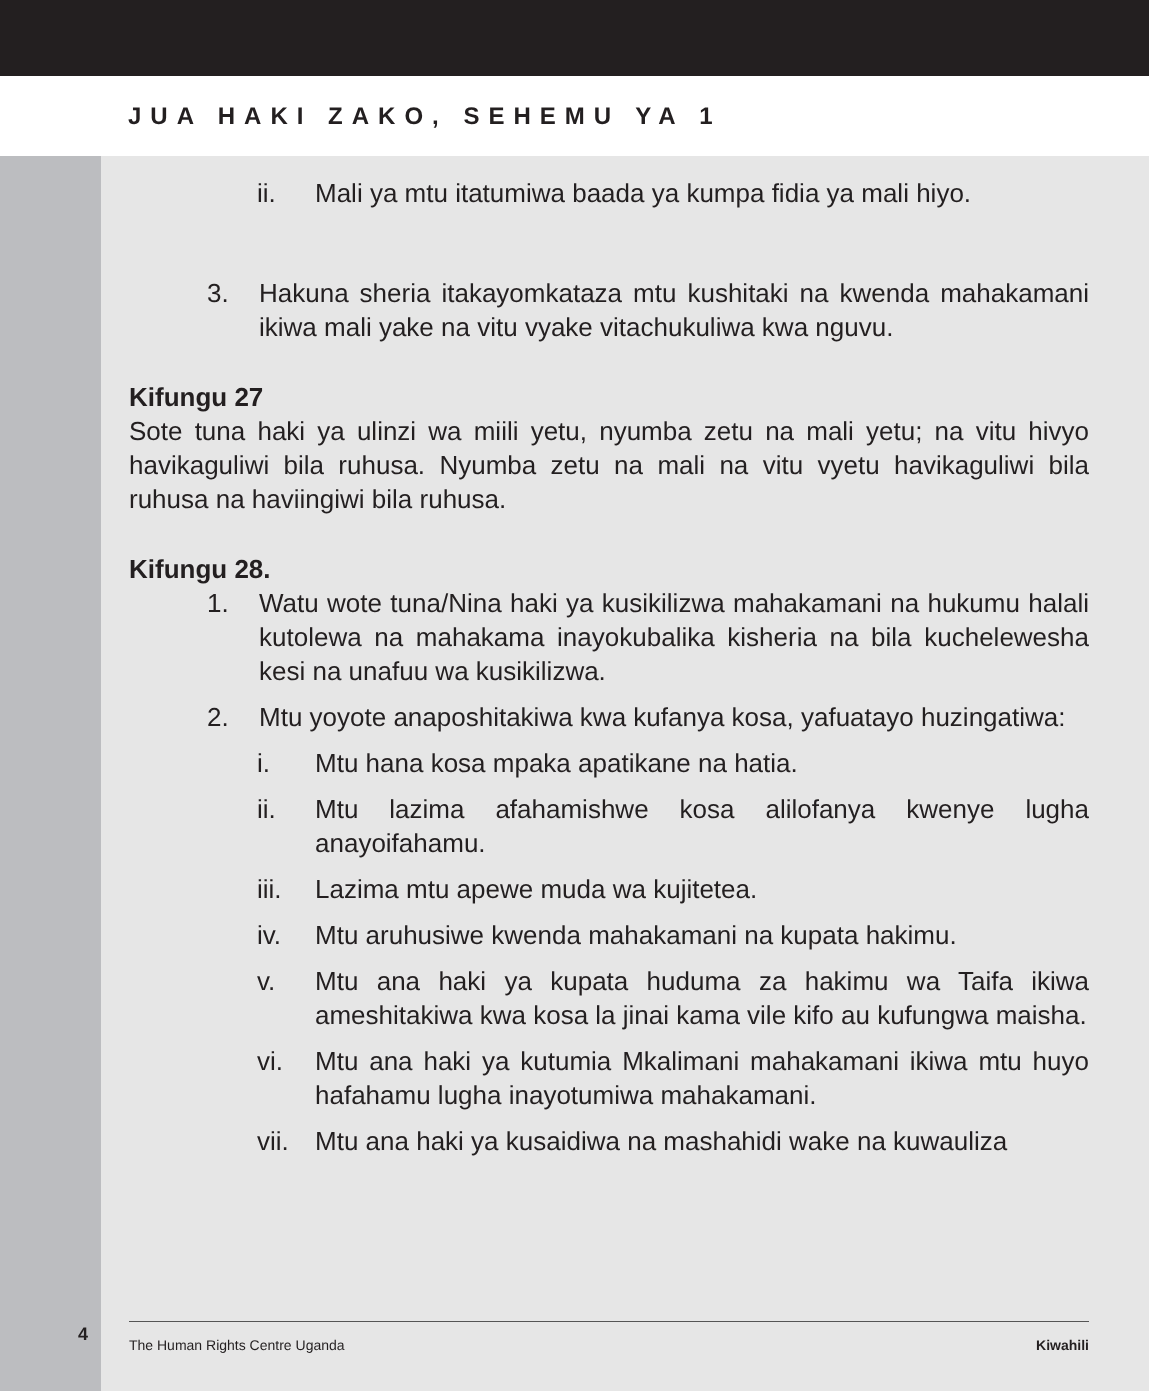JUA HAKI ZAKO, SEHEMU YA 1
4
ii. Mali ya mtu itatumiwa baada ya kumpa fidia ya mali hiyo.
3. Hakuna sheria itakayomkataza mtu kushitaki na kwenda mahakamani ikiwa mali yake na vitu vyake vitachukuliwa kwa nguvu.
Kifungu 27
Sote tuna haki ya ulinzi wa miili yetu, nyumba zetu na mali yetu; na vitu hivyo havikaguliwi bila ruhusa. Nyumba zetu na mali na vitu vyetu havikaguliwi bila ruhusa na haviingiwi bila ruhusa.
Kifungu 28.
1. Watu wote tuna/Nina haki ya kusikilizwa mahakamani na hukumu halali kutolewa na mahakama inayokubalika kisheria na bila kucheleweshа kesi na unafuu wa kusikilizwa.
2. Mtu yoyote anaposhitakiwa kwa kufanya kosa, yafuatayo huzingatiwa:
i. Mtu hana kosa mpaka apatikane na hatia.
ii. Mtu lazima afahamishwe kosa alilofanya kwenye lugha anayoifahamu.
iii. Lazima mtu apewe muda wa kujitetea.
iv. Mtu aruhusiwe kwenda mahakamani na kupata hakimu.
v. Mtu ana haki ya kupata huduma za hakimu wa Taifa ikiwa ameshitakiwa kwa kosa la jinai kama vile kifo au kufungwa maisha.
vi. Mtu ana haki ya kutumia Mkalimani mahakamani ikiwa mtu huyo hafahamu lugha inayotumiwa mahakamani.
vii. Mtu ana haki ya kusaidiwa na mashahidi wake na kuwauliza
The Human Rights Centre Uganda Kiwahili